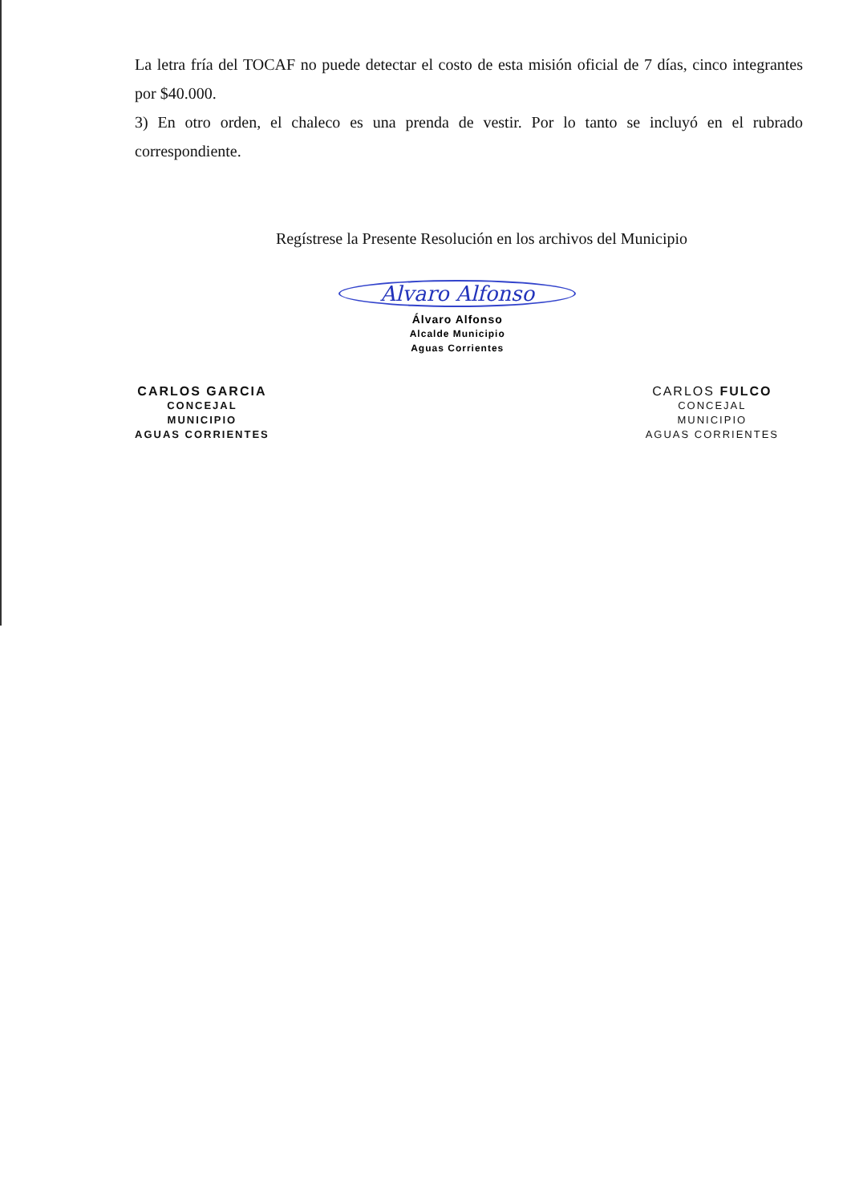La letra fría del TOCAF no puede detectar el costo de esta misión oficial de 7 días, cinco integrantes por $40.000.
3) En otro orden, el chaleco es una prenda de vestir. Por lo tanto se incluyó en el rubrado correspondiente.
Regístrese la Presente Resolución en los archivos del Municipio
CARLOS GARCIA
CONCEJAL
MUNICIPIO
AGUAS CORRIENTES
Alvaro Alfonso
Álvaro Alfonso
Alcalde Municipio
Aguas Corrientes
CARLOS FULCO
CONCEJAL
MUNICIPIO
AGUAS CORRIENTES